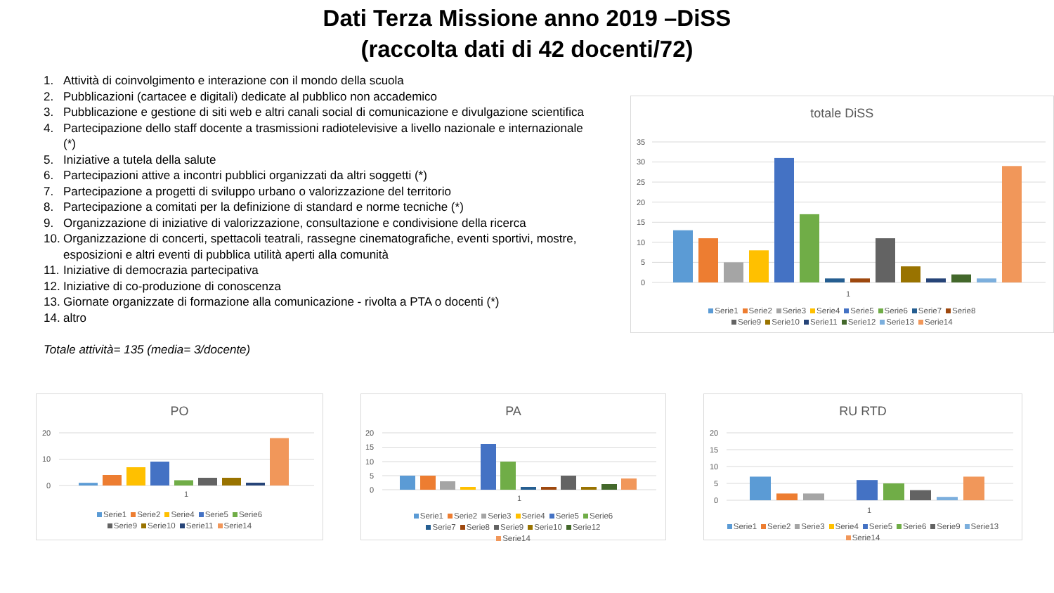Dati Terza Missione anno 2019 –DiSS
(raccolta dati di 42 docenti/72)
1. Attività di coinvolgimento e interazione con il mondo della scuola
2. Pubblicazioni (cartacee e digitali) dedicate al pubblico non accademico
3. Pubblicazione e gestione di siti web e altri canali social di comunicazione e divulgazione scientifica
4. Partecipazione dello staff docente a trasmissioni radiotelevisive a livello nazionale e internazionale (*)
5. Iniziative a tutela della salute
6. Partecipazioni attive a incontri pubblici organizzati da altri soggetti (*)
7. Partecipazione a progetti di sviluppo urbano o valorizzazione del territorio
8. Partecipazione a comitati per la definizione di standard e norme tecniche (*)
9. Organizzazione di iniziative di valorizzazione, consultazione e condivisione della ricerca
10. Organizzazione di concerti, spettacoli teatrali, rassegne cinematografiche, eventi sportivi, mostre, esposizioni e altri eventi di pubblica utilità aperti alla comunità
11. Iniziative di democrazia partecipativa
12. Iniziative di co-produzione di conoscenza
13. Giornate organizzate di formazione alla comunicazione - rivolta a PTA o docenti (*)
14. altro
Totale attività= 135 (media= 3/docente)
totale DiSS
35
30
25
20
15
10
5
0
1
Serie1 Serie2 Serie3 Serie4 Serie5 Serie6 Serie7 Serie8 Serie9 Serie10 Serie11 Serie12 Serie13 Serie14
PO
20
10
0
1
Serie1 Serie2 Serie4 Serie5 Serie6 Serie9 Serie10 Serie11 Serie14
PA
20
15
10
5
0
1
Serie1 Serie2 Serie3 Serie4 Serie5 Serie6 Serie7 Serie8 Serie9 Serie10 Serie12 Serie14
RU RTD
20
15
10
5
0
1
Serie1 Serie2 Serie3 Serie4 Serie5 Serie6 Serie9 Serie13 Serie14